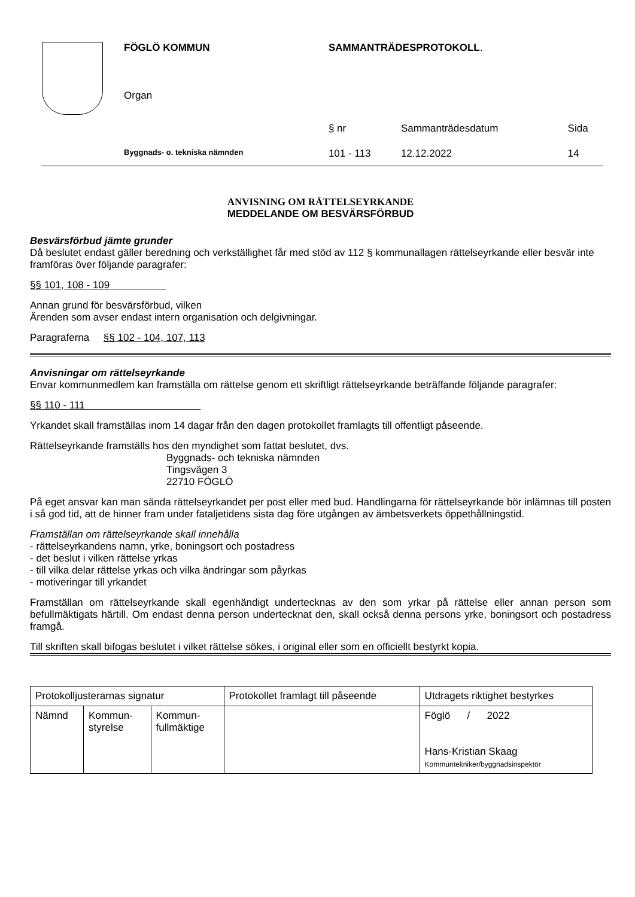| FÖGLÖ KOMMUN | SAMMANTRÄDESPROTOKOLL . | | |
| Organ | | | |
| | § nr | Sammanträdesdatum | Sida |
| Byggnads- o. tekniska nämnden | 101 - 113 | 12.12.2022 | 14 |
ANVISNING OM RÄTTELSEYRKANDE
MEDDELANDE OM BESVÄRSFÖRBUD
Besvärsförbud jämte grunder
Då beslutet endast gäller beredning och verkställighet får med stöd av 112 § kommunallagen rättelseyrkande eller besvär inte framföras över följande paragrafer:
§§ 101, 108 - 109
Annan grund för besvärsförbud, vilken
Ärenden som avser endast intern organisation och delgivningar.
Paragraferna §§ 102 - 104, 107, 113
Anvisningar om rättelseyrkande
Envar kommunmedlem kan framställa om rättelse genom ett skriftligt rättelseyrkande beträffande följande paragrafer:
§§ 110 - 111
Yrkandet skall framställas inom 14 dagar från den dagen protokollet framlagts till offentligt påseende.
Rättelseyrkande framställs hos den myndighet som fattat beslutet, dvs.
Byggnads- och tekniska nämnden
Tingsvägen 3
22710 FÖGLÖ
På eget ansvar kan man sända rättelseyrkandet per post eller med bud. Handlingarna för rättelseyrkande bör inlämnas till posten i så god tid, att de hinner fram under fataljetidens sista dag före utgången av ämbetsverkets öppethållningstid.
Framställan om rättelseyrkande skall innehålla
- rättelseyrkandens namn, yrke, boningsort och postadress
- det beslut i vilken rättelse yrkas
- till vilka delar rättelse yrkas och vilka ändringar som påyrkas
- motiveringar till yrkandet
Framställan om rättelseyrkande skall egenhändigt undertecknas av den som yrkar på rättelse eller annan person som befullmäktigats härtill. Om endast denna person undertecknat den, skall också denna persons yrke, boningsort och postadress framgå.
Till skriften skall bifogas beslutet i vilket rättelse sökes, i original eller som en officiellt bestyrkt kopia.
| Protokolljusterarnas signatur | | | Protokollet framlagt till påseende | Utdragets riktighet bestyrkes |
| Nämnd | Kommun- styrelse | Kommun- fullmäktige | | Föglö / 2022 Hans-Kristian Skaag Kommuntekniker/byggnadsinspektör |